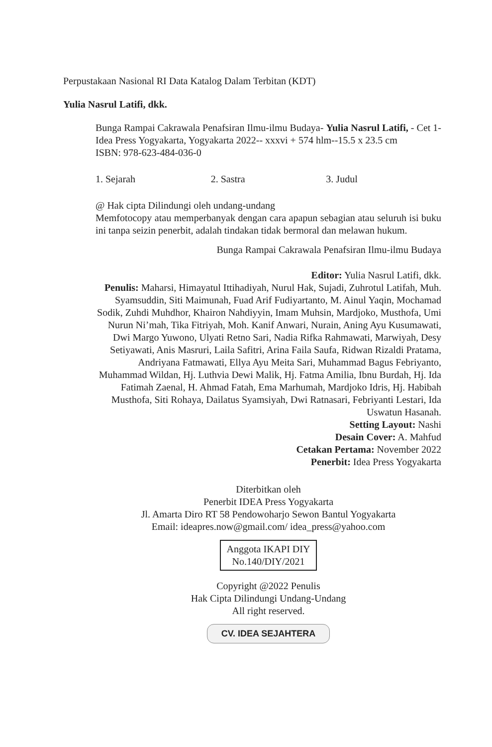Perpustakaan Nasional RI Data Katalog Dalam Terbitan (KDT)
Yulia Nasrul Latifi, dkk.
Bunga Rampai Cakrawala Penafsiran Ilmu-ilmu Budaya- Yulia Nasrul Latifi, - Cet 1- Idea Press Yogyakarta, Yogyakarta 2022-- xxxvi + 574 hlm--15.5 x 23.5 cm
ISBN: 978-623-484-036-0
1. Sejarah 2. Sastra 3. Judul
@ Hak cipta Dilindungi oleh undang-undang
Memfotocopy atau memperbanyak dengan cara apapun sebagian atau seluruh isi buku ini tanpa seizin penerbit, adalah tindakan tidak bermoral dan melawan hukum.
Bunga Rampai Cakrawala Penafsiran Ilmu-ilmu Budaya
Editor: Yulia Nasrul Latifi, dkk.
Penulis: Maharsi, Himayatul Ittihadiyah, Nurul Hak, Sujadi, Zuhrotul Latifah, Muh. Syamsuddin, Siti Maimunah, Fuad Arif Fudiyartanto, M. Ainul Yaqin, Mochamad Sodik, Zuhdi Muhdhor, Khairon Nahdiyyin, Imam Muhsin, Mardjoko, Musthofa, Umi Nurun Ni’mah, Tika Fitriyah, Moh. Kanif Anwari, Nurain, Aning Ayu Kusumawati, Dwi Margo Yuwono, Ulyati Retno Sari, Nadia Rifka Rahmawati, Marwiyah, Desy Setiyawati, Anis Masruri, Laila Safitri, Arina Faila Saufa, Ridwan Rizaldi Pratama, Andriyana Fatmawati, Ellya Ayu Meita Sari, Muhammad Bagus Febriyanto, Muhammad Wildan, Hj. Luthvia Dewi Malik, Hj. Fatma Amilia, Ibnu Burdah, Hj. Ida Fatimah Zaenal, H. Ahmad Fatah, Ema Marhumah, Mardjoko Idris, Hj. Habibah Musthofa, Siti Rohaya, Dailatus Syamsiyah, Dwi Ratnasari, Febriyanti Lestari, Ida Uswatun Hasanah.
Setting Layout: Nashi
Desain Cover: A. Mahfud
Cetakan Pertama: November 2022
Penerbit: Idea Press Yogyakarta
Diterbitkan oleh
Penerbit IDEA Press Yogyakarta
Jl. Amarta Diro RT 58 Pendowoharjo Sewon Bantul Yogyakarta
Email: ideapres.now@gmail.com/ idea_press@yahoo.com
Anggota IKAPI DIY
No.140/DIY/2021
Copyright @2022 Penulis
Hak Cipta Dilindungi Undang-Undang
All right reserved.
CV. IDEA SEJAHTERA